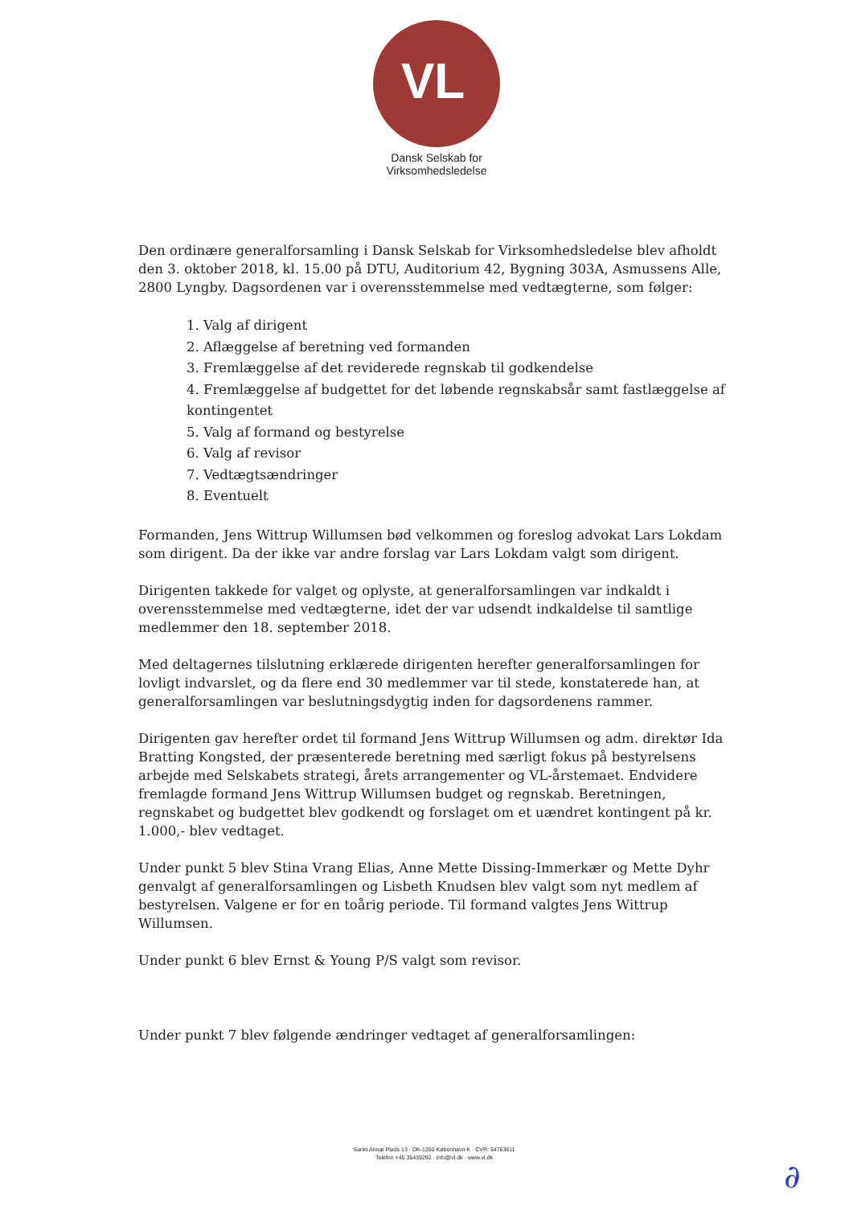VL
Dansk Selskab for
Virksomhedsledelse
Den ordinære generalforsamling i Dansk Selskab for Virksomhedsledelse blev afholdt den 3. oktober 2018, kl. 15.00 på DTU, Auditorium 42, Bygning 303A, Asmussens Alle, 2800 Lyngby. Dagsordenen var i overensstemmelse med vedtægterne, som følger:
1. Valg af dirigent
2. Aflæggelse af beretning ved formanden
3. Fremlæggelse af det reviderede regnskab til godkendelse
4. Fremlæggelse af budgettet for det løbende regnskabsår samt fastlæggelse af kontingentet
5. Valg af formand og bestyrelse
6. Valg af revisor
7. Vedtægtsændringer
8. Eventuelt
Formanden, Jens Wittrup Willumsen bød velkommen og foreslog advokat Lars Lokdam som dirigent. Da der ikke var andre forslag var Lars Lokdam valgt som dirigent.
Dirigenten takkede for valget og oplyste, at generalforsamlingen var indkaldt i overensstemmelse med vedtægterne, idet der var udsendt indkaldelse til samtlige medlemmer den 18. september 2018.
Med deltagernes tilslutning erklærede dirigenten herefter generalforsamlingen for lovligt indvarslet, og da flere end 30 medlemmer var til stede, konstaterede han, at generalforsamlingen var beslutningsdygtig inden for dagsordenens rammer.
Dirigenten gav herefter ordet til formand Jens Wittrup Willumsen og adm. direktør Ida Bratting Kongsted, der præsenterede beretning med særligt fokus på bestyrelsens arbejde med Selskabets strategi, årets arrangementer og VL-årstemaet. Endvidere fremlagde formand Jens Wittrup Willumsen budget og regnskab. Beretningen, regnskabet og budgettet blev godkendt og forslaget om et uændret kontingent på kr. 1.000,- blev vedtaget.
Under punkt 5 blev Stina Vrang Elias, Anne Mette Dissing-Immerkær og Mette Dyhr genvalgt af generalforsamlingen og Lisbeth Knudsen blev valgt som nyt medlem af bestyrelsen. Valgene er for en toårig periode. Til formand valgtes Jens Wittrup Willumsen.
Under punkt 6 blev Ernst & Young P/S valgt som revisor.
Under punkt 7 blev følgende ændringer vedtaget af generalforsamlingen:
Sankt Annæ Plads 13 · DK-1250 København K · CVR: 54763611
Telefon +45 35439292 · info@vl.dk · www.vl.dk
∂